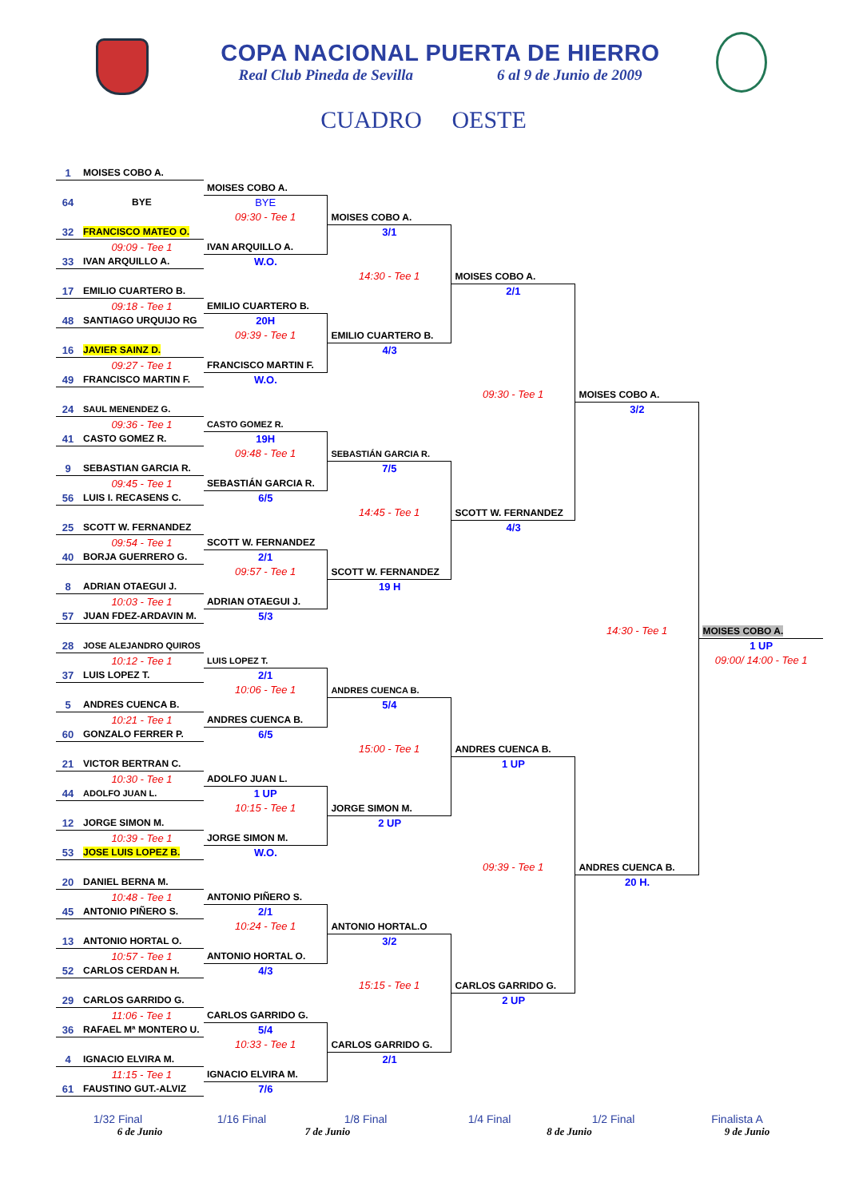COPA NACIONAL PUERTA DE HIERRO
Real Club Pineda de Sevilla 6 al 9 de Junio de 2009
CUADRO OESTE
| 1 | MOISES COBO A. | | | | | |
| | | MOISES COBO A. | | | | |
| 64 | BYE | BYE | | | | |
| | | 09:30 - Tee 1 | MOISES COBO A. | | | |
| 32 | FRANCISCO MATEO O. | | 3/1 | | | |
| | 09:09 - Tee 1 | IVAN ARQUILLO A. | | | | |
| 33 | IVAN ARQUILLO A. | W.O. | | | | |
| | | | 14:30 - Tee 1 | MOISES COBO A. | | |
| 17 | EMILIO CUARTERO B. | | | 2/1 | | |
| | 09:18 - Tee 1 | EMILIO CUARTERO B. | | | | |
| 48 | SANTIAGO URQUIJO RG | 20H | | | | |
| | | 09:39 - Tee 1 | EMILIO CUARTERO B. | | | |
| 16 | JAVIER SAINZ D. | | 4/3 | | | |
| | 09:27 - Tee 1 | FRANCISCO MARTIN F. | | | | |
| 49 | FRANCISCO MARTIN F. | W.O. | | | | |
| | | | | 09:30 - Tee 1 | MOISES COBO A. | |
| 24 | SAUL MENENDEZ G. | | | | 3/2 | |
| | 09:36 - Tee 1 | CASTO GOMEZ R. | | | | |
| 41 | CASTO GOMEZ R. | 19H | | | | |
| | | 09:48 - Tee 1 | SEBASTIÁN GARCIA R. | | | |
| 9 | SEBASTIAN GARCIA R. | | 7/5 | | | |
| | 09:45 - Tee 1 | SEBASTIÁN GARCIA R. | | | | |
| 56 | LUIS I. RECASENS C. | 6/5 | | | | |
| | | | 14:45 - Tee 1 | SCOTT W. FERNANDEZ | | |
| 25 | SCOTT W. FERNANDEZ | | | 4/3 | | |
| | 09:54 - Tee 1 | SCOTT W. FERNANDEZ | | | | |
| 40 | BORJA GUERRERO G. | 2/1 | | | | |
| | | 09:57 - Tee 1 | SCOTT W. FERNANDEZ | | | |
| 8 | ADRIAN OTAEGUI J. | | 19 H | | | |
| | 10:03 - Tee 1 | ADRIAN OTAEGUI J. | | | | |
| 57 | JUAN FDEZ-ARDAVIN M. | 5/3 | | | | |
| | | | | | 14:30 - Tee 1 | MOISES COBO A. |
| 28 | JOSE ALEJANDRO QUIROS | | | | | 1 UP |
| | 10:12 - Tee 1 | LUIS LOPEZ T. | | | | 09:00/ 14:00 - Tee 1 |
| 37 | LUIS LOPEZ T. | 2/1 | | | | |
| | | 10:06 - Tee 1 | ANDRES CUENCA B. | | | |
| 5 | ANDRES CUENCA B. | | 5/4 | | | |
| | 10:21 - Tee 1 | ANDRES CUENCA B. | | | | |
| 60 | GONZALO FERRER P. | 6/5 | | | | |
| | | | 15:00 - Tee 1 | ANDRES CUENCA B. | | |
| 21 | VICTOR BERTRAN C. | | | 1 UP | | |
| | 10:30 - Tee 1 | ADOLFO JUAN L. | | | | |
| 44 | ADOLFO JUAN L. | 1 UP | | | | |
| | | 10:15 - Tee 1 | JORGE SIMON M. | | | |
| 12 | JORGE SIMON M. | | 2 UP | | | |
| | 10:39 - Tee 1 | JORGE SIMON M. | | | | |
| 53 | JOSE LUIS LOPEZ B. | W.O. | | | | |
| | | | | 09:39 - Tee 1 | ANDRES CUENCA B. | |
| 20 | DANIEL BERNA M. | | | | 20 H. | |
| | 10:48 - Tee 1 | ANTONIO PIÑERO S. | | | | |
| 45 | ANTONIO PIÑERO S. | 2/1 | | | | |
| | | 10:24 - Tee 1 | ANTONIO HORTAL.O | | | |
| 13 | ANTONIO HORTAL O. | | 3/2 | | | |
| | 10:57 - Tee 1 | ANTONIO HORTAL O. | | | | |
| 52 | CARLOS CERDAN H. | 4/3 | | | | |
| | | | 15:15 - Tee 1 | CARLOS GARRIDO G. | | |
| 29 | CARLOS GARRIDO G. | | | 2 UP | | |
| | 11:06 - Tee 1 | CARLOS GARRIDO G. | | | | |
| 36 | RAFAEL Mª MONTERO U. | 5/4 | | | | |
| | | 10:33 - Tee 1 | CARLOS GARRIDO G. | | | |
| 4 | IGNACIO ELVIRA M. | | 2/1 | | | |
| | 11:15 - Tee 1 | IGNACIO ELVIRA M. | | | | |
| 61 | FAUSTINO GUT.-ALVIZ | 7/6 | | | | |
1/32 Final 1/16 Final 1/8 Final 1/4 Final 1/2 Final Finalista A
6 de Junio 7 de Junio 8 de Junio 9 de Junio